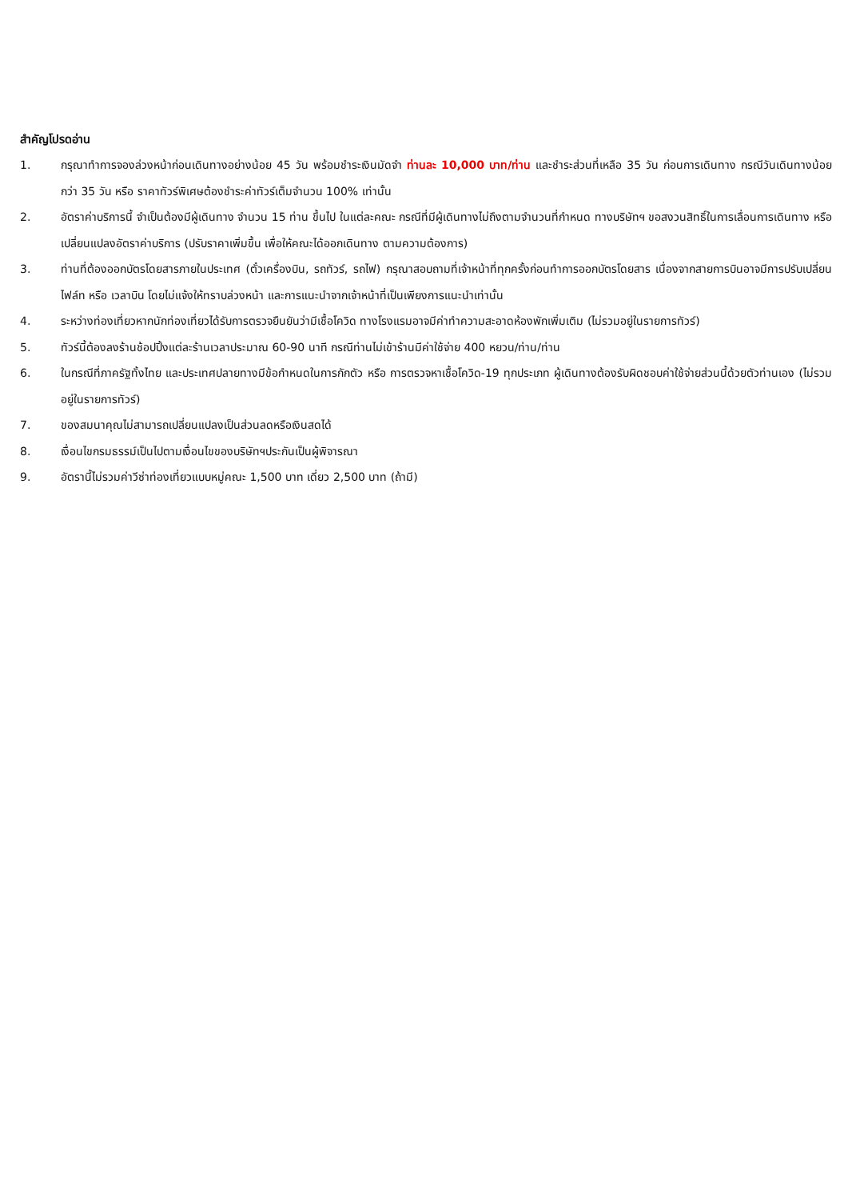สำคัญโปรดอ่าน
1. กรุณาทำการจองล่วงหน้าก่อนเดินทางอย่างน้อย 45 วัน พร้อมชำระเงินมัดจำ ท่านละ 10,000 บาท/ท่าน และชำระส่วนที่เหลือ 35 วัน ก่อนการเดินทาง กรณีวันเดินทางน้อยกว่า 35 วัน หรือ ราคาทัวร์พิเศษต้องชำระค่าทัวร์เต็มจำนวน 100% เท่านั้น
2. อัตราค่าบริการนี้ จำเป็นต้องมีผู้เดินทาง จำนวน 15 ท่าน ขึ้นไป ในแต่ละคณะ กรณีที่มีผู้เดินทางไม่ถึงตามจำนวนที่กำหนด ทางบริษัทฯ ขอสงวนสิทธิ์ในการเลื่อนการเดินทาง หรือเปลี่ยนแปลงอัตราค่าบริการ (ปรับราคาเพิ่มขึ้น เพื่อให้คณะได้ออกเดินทาง ตามความต้องการ)
3. ท่านที่ต้องออกบัตรโดยสารภายในประเทศ (ตั๋วเครื่องบิน, รถทัวร์, รถไฟ) กรุณาสอบถามที่เจ้าหน้าที่ทุกครั้งก่อนทำการออกบัตรโดยสาร เนื่องจากสายการบินอาจมีการปรับเปลี่ยนไฟล์ท หรือ เวลาบิน โดยไม่แจ้งให้ทราบล่วงหน้า และการแนะนำจากเจ้าหน้าที่เป็นเพียงการแนะนำเท่านั้น
4. ระหว่างท่องเที่ยวหากนักท่องเที่ยวได้รับการตรวจยืนยันว่ามีเชื้อโควิด ทางโรงแรมอาจมีค่าทำความสะอาดห้องพักเพิ่มเติม (ไม่รวมอยู่ในรายการทัวร์)
5. ทัวร์นี้ต้องลงร้านช้อปปิ้งแต่ละร้านเวลาประมาณ 60-90 นาที กรณีท่านไม่เข้าร้านมีค่าใช้จ่าย 400 หยวน/ท่าน/ท่าน
6. ในกรณีที่ภาครัฐทั้งไทย และประเทศปลายทางมีข้อกำหนดในการกักตัว หรือ การตรวจหาเชื้อโควิด-19 ทุกประเภท ผู้เดินทางต้องรับผิดชอบค่าใช้จ่ายส่วนนี้ด้วยตัวท่านเอง (ไม่รวมอยู่ในรายการทัวร์)
7. ของสมนาคุณไม่สามารถเปลี่ยนแปลงเป็นส่วนลดหรือเงินสดได้
8. เงื่อนไขกรมธรรม์เป็นไปตามเงื่อนไขของบริษัทฯประกันเป็นผู้พิจารณา
9. อัตรานี้ไม่รวมค่าวีซ่าท่องเที่ยวแบบหมู่คณะ 1,500 บาท เดี่ยว 2,500 บาท (ถ้ามี)